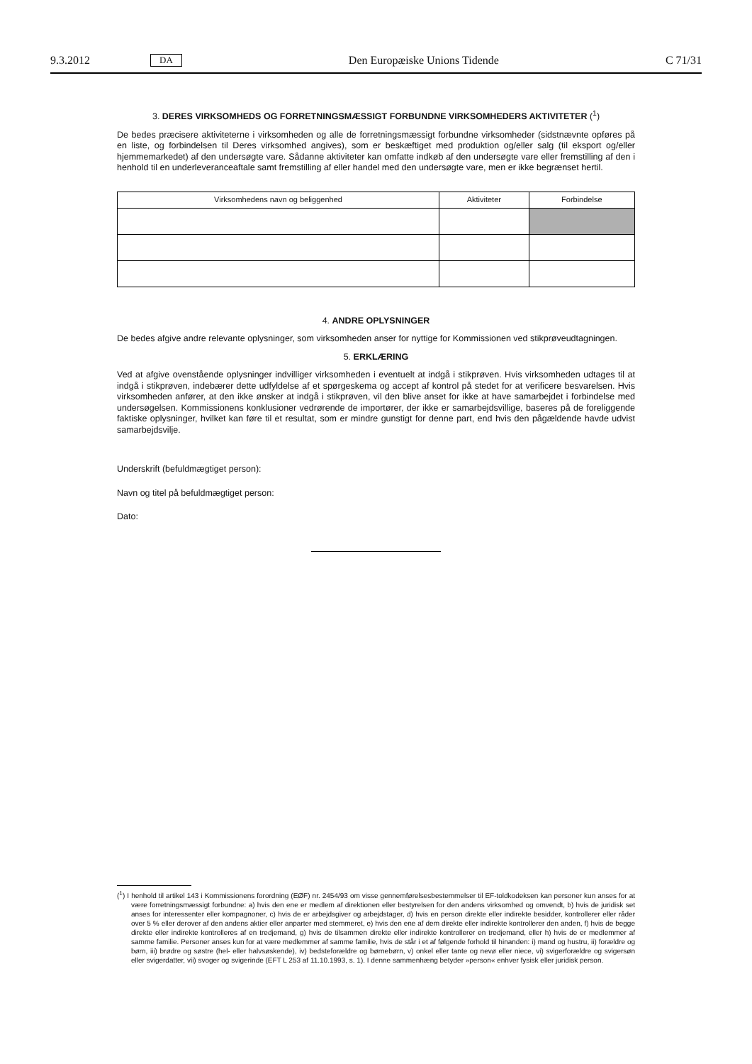9.3.2012 DA Den Europæiske Unions Tidende C 71/31
3. DERES VIRKSOMHEDS OG FORRETNINGSMÆSSIGT FORBUNDNE VIRKSOMHEDERS AKTIVITETER (<sup>1</sup>)
De bedes præcisere aktiviteterne i virksomheden og alle de forretningsmæssigt forbundne virksomheder (sidstnævnte opføres på en liste, og forbindelsen til Deres virksomhed angives), som er beskæftiget med produktion og/eller salg (til eksport og/eller hjemmemarkedet) af den undersøgte vare. Sådanne aktiviteter kan omfatte indkøb af den undersøgte vare eller fremstilling af den i henhold til en underleveranceaftale samt fremstilling af eller handel med den undersøgte vare, men er ikke begrænset hertil.
| Virksomhedens navn og beliggenhed | Aktiviteter | Forbindelse |
| --- | --- | --- |
4. ANDRE OPLYSNINGER
De bedes afgive andre relevante oplysninger, som virksomheden anser for nyttige for Kommissionen ved stikprøveud­tagningen.
5. ERKLÆRING
Ved at afgive ovenstående oplysninger indvilliger virksomheden i eventuelt at indgå i stikprøven. Hvis virksomheden udtages til at indgå i stikprøven, indebærer dette udfyldelse af et spørgeskema og accept af kontrol på stedet for at verificere besvarelsen. Hvis virksomheden anfører, at den ikke ønsker at indgå i stikprøven, vil den blive anset for ikke at have samarbejdet i forbindelse med undersøgelsen. Kommissionens konklusioner vedrørende de importører, der ikke er samarbejdsvillige, baseres på de foreliggende faktiske oplysninger, hvilket kan føre til et resultat, som er mindre gunstigt for denne part, end hvis den pågældende havde udvist samarbejdsvilje.
Underskrift (befuldmægtiget person):
Navn og titel på befuldmægtiget person:
Dato:
(<sup>1</sup>) I henhold til artikel 143 i Kommissionens forordning (EØF) nr. 2454/93 om visse gennemførelsesbestemmelser til EF-toldkodeksen kan personer kun anses for at være forretningsmæssigt forbundne: a) hvis den ene er medlem af direktionen eller bestyrelsen for den andens virksomhed og omvendt, b) hvis de juridisk set anses for interessenter eller kompagnoner, c) hvis de er arbejdsgiver og arbejdstager, d) hvis en person direkte eller indirekte besidder, kontrollerer eller råder over 5 % eller derover af den andens aktier eller anparter med stemmeret, e) hvis den ene af dem direkte eller indirekte kontrollerer den anden, f) hvis de begge direkte eller indirekte kontrolleres af en tredjemand, g) hvis de tilsammen direkte eller indirekte kontrollerer en tredjemand, eller h) hvis de er medlemmer af samme familie. Personer anses kun for at være medlemmer af samme familie, hvis de står i et af følgende forhold til hinanden: i) mand og hustru, ii) forældre og børn, iii) brødre og søstre (hel- eller halvsøskende), iv) bedsteforældre og børnebørn, v) onkel eller tante og nevø eller niece, vi) svigerforældre og svigersøn eller svigerdatter, vii) svoger og svigerinde (EFT L 253 af 11.10.1993, s. 1). I denne sammenhæng betyder »person« enhver fysisk eller juridisk person.